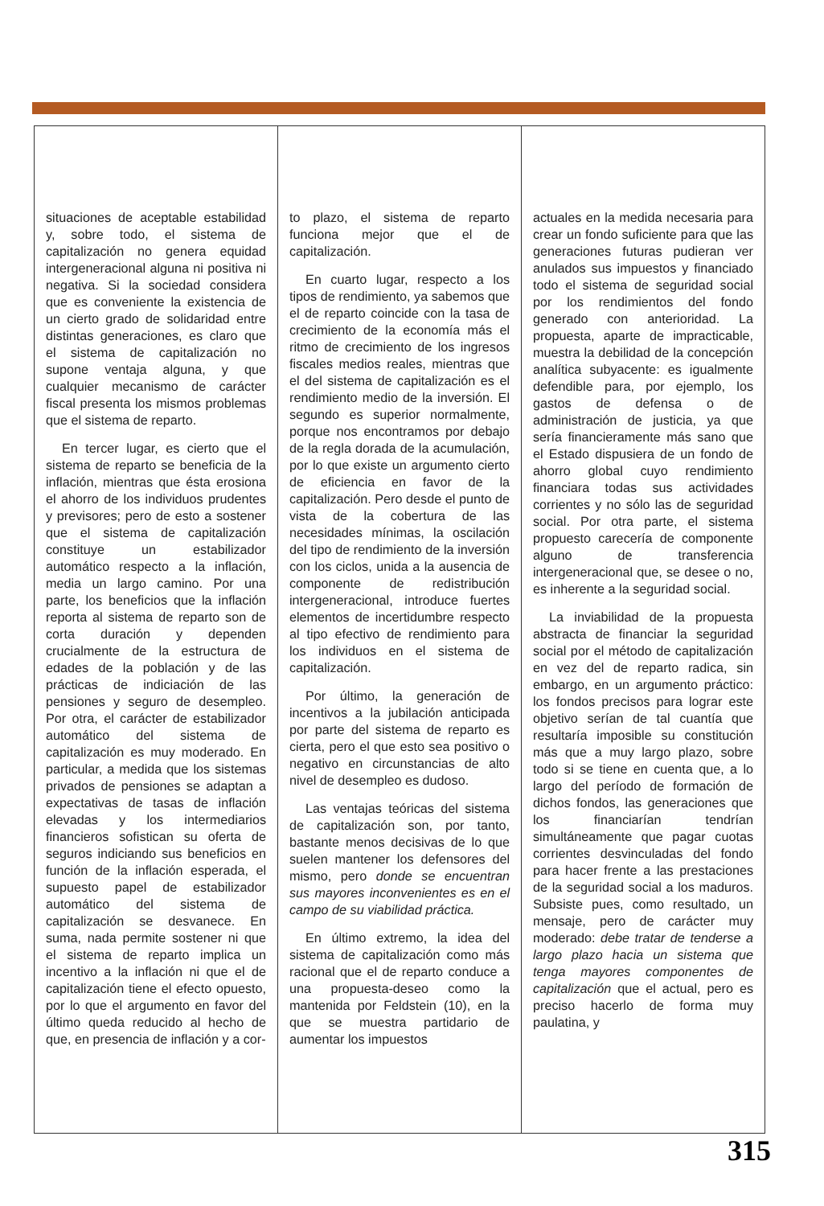situaciones de aceptable estabilidad y, sobre todo, el sistema de capitalización no genera equidad intergeneracional alguna ni positiva ni negativa. Si la sociedad considera que es conveniente la existencia de un cierto grado de solidaridad entre distintas generaciones, es claro que el sistema de capitalización no supone ventaja alguna, y que cualquier mecanismo de carácter fiscal presenta los mismos problemas que el sistema de reparto.
En tercer lugar, es cierto que el sistema de reparto se beneficia de la inflación, mientras que ésta erosiona el ahorro de los individuos prudentes y previsores; pero de esto a sostener que el sistema de capitalización constituye un estabilizador automático respecto a la inflación, media un largo camino. Por una parte, los beneficios que la inflación reporta al sistema de reparto son de corta duración y dependen crucialmente de la estructura de edades de la población y de las prácticas de indiciación de las pensiones y seguro de desempleo. Por otra, el carácter de estabilizador automático del sistema de capitalización es muy moderado. En particular, a medida que los sistemas privados de pensiones se adaptan a expectativas de tasas de inflación elevadas y los intermediarios financieros sofistican su oferta de seguros indiciando sus beneficios en función de la inflación esperada, el supuesto papel de estabilizador automático del sistema de capitalización se desvanece. En suma, nada permite sostener ni que el sistema de reparto implica un incentivo a la inflación ni que el de capitalización tiene el efecto opuesto, por lo que el argumento en favor del último queda reducido al hecho de que, en presencia de inflación y a cor-
to plazo, el sistema de reparto funciona mejor que el de capitalización.
En cuarto lugar, respecto a los tipos de rendimiento, ya sabemos que el de reparto coincide con la tasa de crecimiento de la economía más el ritmo de crecimiento de los ingresos fiscales medios reales, mientras que el del sistema de capitalización es el rendimiento medio de la inversión. El segundo es superior normalmente, porque nos encontramos por debajo de la regla dorada de la acumulación, por lo que existe un argumento cierto de eficiencia en favor de la capitalización. Pero desde el punto de vista de la cobertura de las necesidades mínimas, la oscilación del tipo de rendimiento de la inversión con los ciclos, unida a la ausencia de componente de redistribución intergeneracional, introduce fuertes elementos de incertidumbre respecto al tipo efectivo de rendimiento para los individuos en el sistema de capitalización.
Por último, la generación de incentivos a la jubilación anticipada por parte del sistema de reparto es cierta, pero el que esto sea positivo o negativo en circunstancias de alto nivel de desempleo es dudoso.
Las ventajas teóricas del sistema de capitalización son, por tanto, bastante menos decisivas de lo que suelen mantener los defensores del mismo, pero donde se encuentran sus mayores inconvenientes es en el campo de su viabilidad práctica.
En último extremo, la idea del sistema de capitalización como más racional que el de reparto conduce a una propuesta-deseo como la mantenida por Feldstein (10), en la que se muestra partidario de aumentar los impuestos
actuales en la medida necesaria para crear un fondo suficiente para que las generaciones futuras pudieran ver anulados sus impuestos y financiado todo el sistema de seguridad social por los rendimientos del fondo generado con anterioridad. La propuesta, aparte de impracticable, muestra la debilidad de la concepción analítica subyacente: es igualmente defendible para, por ejemplo, los gastos de defensa o de administración de justicia, ya que sería financieramente más sano que el Estado dispusiera de un fondo de ahorro global cuyo rendimiento financiara todas sus actividades corrientes y no sólo las de seguridad social. Por otra parte, el sistema propuesto carecería de componente alguno de transferencia intergeneracional que, se desee o no, es inherente a la seguridad social.
La inviabilidad de la propuesta abstracta de financiar la seguridad social por el método de capitalización en vez del de reparto radica, sin embargo, en un argumento práctico: los fondos precisos para lograr este objetivo serían de tal cuantía que resultaría imposible su constitución más que a muy largo plazo, sobre todo si se tiene en cuenta que, a lo largo del período de formación de dichos fondos, las generaciones que los financiarían tendrían simultáneamente que pagar cuotas corrientes desvinculadas del fondo para hacer frente a las prestaciones de la seguridad social a los maduros. Subsiste pues, como resultado, un mensaje, pero de carácter muy moderado: debe tratar de tenderse a largo plazo hacia un sistema que tenga mayores componentes de capitalización que el actual, pero es preciso hacerlo de forma muy paulatina, y
315